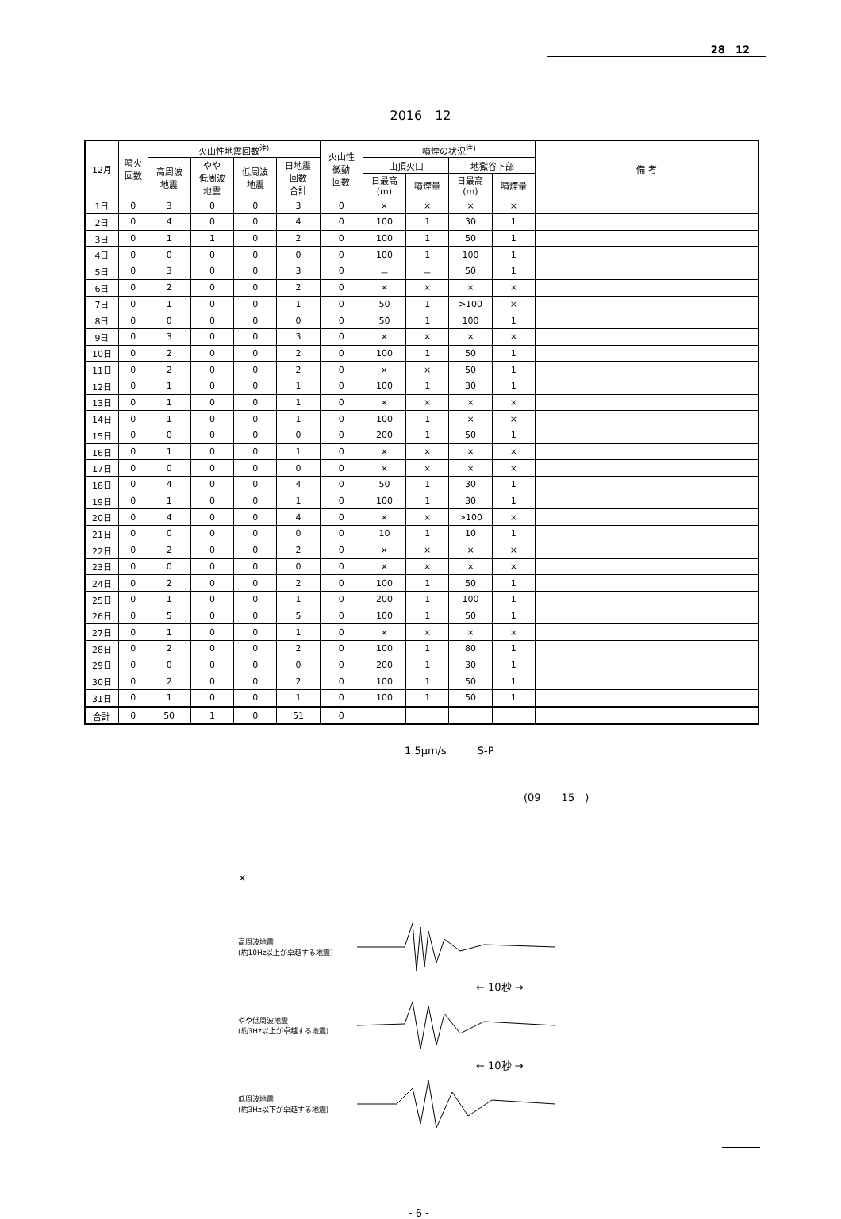28　12
2016　12
| 12月 | 噴火 回数 | 火山性地震回数<sup>注)</sup> | | | | 火山性 微動 回数 | 噴煙の状況<sup>注)</sup> | | | | 備 考 |
| --- | --- | --- | --- | --- | --- | --- | --- | --- | --- | --- | --- |
| | | 高周波 地震 | やや 低周波 地震 | 低周波 地震 | 日地震 回数 合計 | | 山頂火口 | | 地獄谷下部 | | |
| | | | | | | | 日最高 (m) | 噴煙量 | 日最高 (m) | 噴煙量 | |
| 1日 | 0 | 3 | 0 | 0 | 3 | 0 | × | × | × | × | |
| 2日 | 0 | 4 | 0 | 0 | 4 | 0 | 100 | 1 | 30 | 1 | |
| 3日 | 0 | 1 | 1 | 0 | 2 | 0 | 100 | 1 | 50 | 1 | |
| 4日 | 0 | 0 | 0 | 0 | 0 | 0 | 100 | 1 | 100 | 1 | |
| 5日 | 0 | 3 | 0 | 0 | 3 | 0 | － | － | 50 | 1 | |
| 6日 | 0 | 2 | 0 | 0 | 2 | 0 | × | × | × | × | |
| 7日 | 0 | 1 | 0 | 0 | 1 | 0 | 50 | 1 | >100 | × | |
| 8日 | 0 | 0 | 0 | 0 | 0 | 0 | 50 | 1 | 100 | 1 | |
| 9日 | 0 | 3 | 0 | 0 | 3 | 0 | × | × | × | × | |
| 10日 | 0 | 2 | 0 | 0 | 2 | 0 | 100 | 1 | 50 | 1 | |
| 11日 | 0 | 2 | 0 | 0 | 2 | 0 | × | × | 50 | 1 | |
| 12日 | 0 | 1 | 0 | 0 | 1 | 0 | 100 | 1 | 30 | 1 | |
| 13日 | 0 | 1 | 0 | 0 | 1 | 0 | × | × | × | × | |
| 14日 | 0 | 1 | 0 | 0 | 1 | 0 | 100 | 1 | × | × | |
| 15日 | 0 | 0 | 0 | 0 | 0 | 0 | 200 | 1 | 50 | 1 | |
| 16日 | 0 | 1 | 0 | 0 | 1 | 0 | × | × | × | × | |
| 17日 | 0 | 0 | 0 | 0 | 0 | 0 | × | × | × | × | |
| 18日 | 0 | 4 | 0 | 0 | 4 | 0 | 50 | 1 | 30 | 1 | |
| 19日 | 0 | 1 | 0 | 0 | 1 | 0 | 100 | 1 | 30 | 1 | |
| 20日 | 0 | 4 | 0 | 0 | 4 | 0 | × | × | >100 | × | |
| 21日 | 0 | 0 | 0 | 0 | 0 | 0 | 10 | 1 | 10 | 1 | |
| 22日 | 0 | 2 | 0 | 0 | 2 | 0 | × | × | × | × | |
| 23日 | 0 | 0 | 0 | 0 | 0 | 0 | × | × | × | × | |
| 24日 | 0 | 2 | 0 | 0 | 2 | 0 | 100 | 1 | 50 | 1 | |
| 25日 | 0 | 1 | 0 | 0 | 1 | 0 | 200 | 1 | 100 | 1 | |
| 26日 | 0 | 5 | 0 | 0 | 5 | 0 | 100 | 1 | 50 | 1 | |
| 27日 | 0 | 1 | 0 | 0 | 1 | 0 | × | × | × | × | |
| 28日 | 0 | 2 | 0 | 0 | 2 | 0 | 100 | 1 | 80 | 1 | |
| 29日 | 0 | 0 | 0 | 0 | 0 | 0 | 200 | 1 | 30 | 1 | |
| 30日 | 0 | 2 | 0 | 0 | 2 | 0 | 100 | 1 | 50 | 1 | |
| 31日 | 0 | 1 | 0 | 0 | 1 | 0 | 100 | 1 | 50 | 1 | |
| 合計 | 0 | 50 | 1 | 0 | 51 | 0 | | | | | |
1.5μm/s　　　S-P
(09　　15　)
×
高周波地震
(約10Hz以上が卓越する地震)
← 10秒 →
やや低周波地震
(約3Hz以上が卓越する地震)
← 10秒 →
低周波地震
(約3Hz以下が卓越する地震)
- 6 -